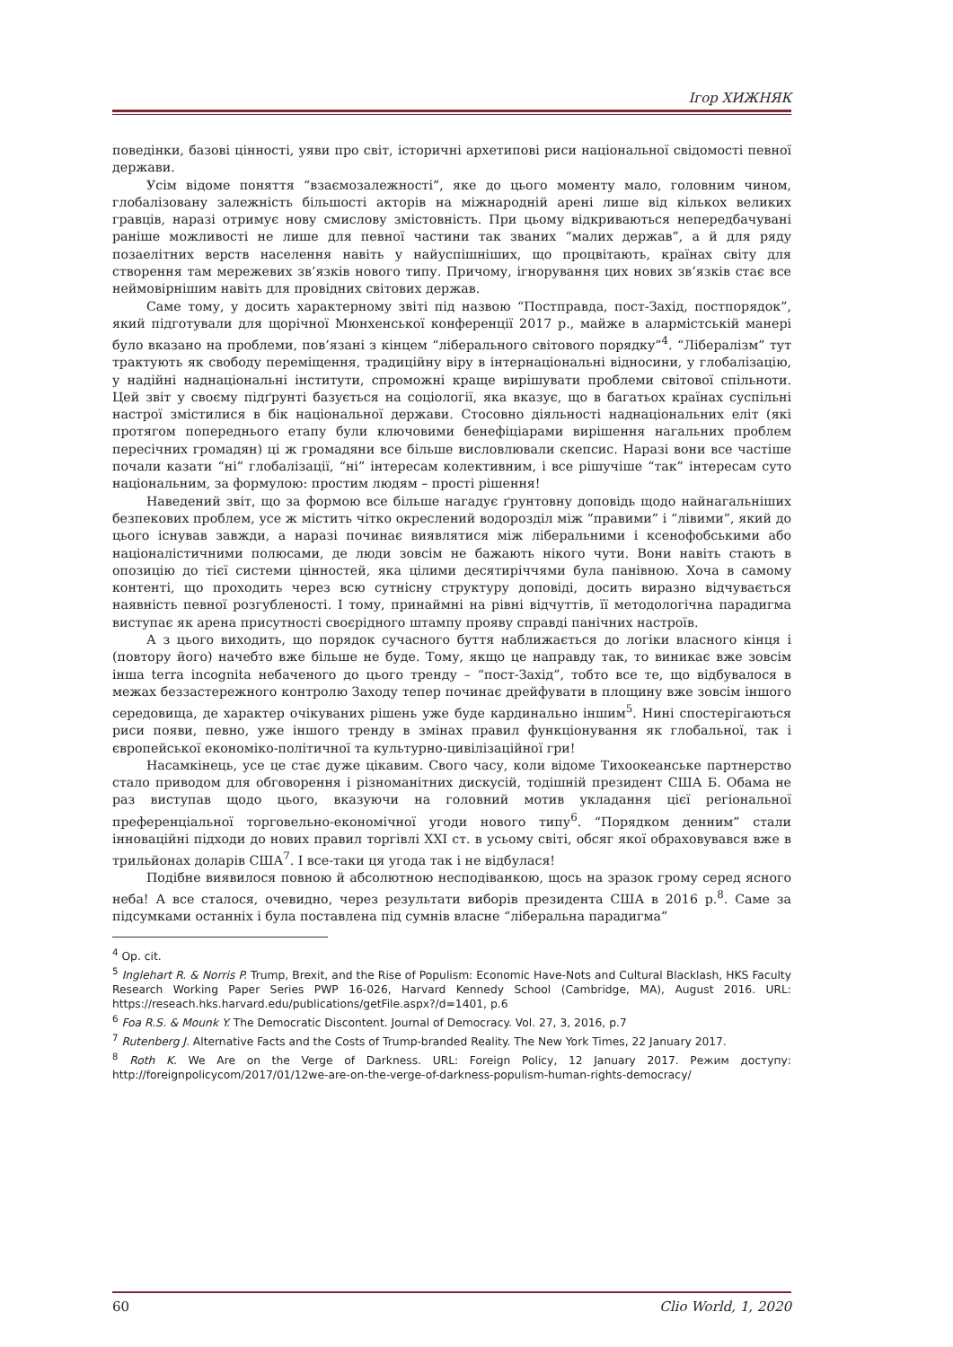Ігор ХИЖНЯК
поведінки, базові цінності, уяви про світ, історичні архетипові риси національної свідомості певної держави.
Усім відоме поняття “взаємозалежності”, яке до цього моменту мало, головним чином, глобалізовану залежність більшості акторів на міжнародній арені лише від кількох великих гравців, наразі отримує нову смислову змістовність. При цьому відкриваються непередбачувані раніше можливості не лише для певної частини так званих “малих держав”, а й для ряду позаелітних верств населення навіть у найуспішніших, що процвітають, країнах світу для створення там мережевих зв’язків нового типу. Причому, ігнорування цих нових зв’язків стає все неймовірнішим навіть для провідних світових держав.
Саме тому, у досить характерному звіті під назвою “Постправда, пост-Захід, постпорядок”, який підготували для щорічної Мюнхенської конференції 2017 р., майже в алармістській манері було вказано на проблеми, пов’язані з кінцем “ліберального світового порядку”<sup>4</sup>. “Лібералізм” тут трактують як свободу переміщення, традиційну віру в інтернаціональні відносини, у глобалізацію, у надійні наднаціональні інститути, спроможні краще вирішувати проблеми світової спільноти. Цей звіт у своєму підґрунті базується на соціології, яка вказує, що в багатьох країнах суспільні настрої змістилися в бік національної держави. Стосовно діяльності наднаціональних еліт (які протягом попереднього етапу були ключовими бенефіціарами вирішення нагальних проблем пересічних громадян) ці ж громадяни все більше висловлювали скепсис. Наразі вони все частіше почали казати “ні” глобалізації, “ні” інтересам колективним, і все рішучіше “так” інтересам суто національним, за формулою: простим людям – прості рішення!
Наведений звіт, що за формою все більше нагадує ґрунтовну доповідь щодо найнагальніших безпекових проблем, усе ж містить чітко окреслений водорозділ між “правими” і “лівими”, який до цього існував завжди, а наразі починає виявлятися між ліберальними і ксенофобськими або націоналістичними полюсами, де люди зовсім не бажають нікого чути. Вони навіть стають в опозицію до тієї системи цінностей, яка цілими десятиріччями була панівною. Хоча в самому контенті, що проходить через всю сутнісну структуру доповіді, досить виразно відчувається наявність певної розгубленості. І тому, принаймні на рівні відчуттів, її методологічна парадигма виступає як арена присутності своєрідного штампу прояву справді панічних настроїв.
А з цього виходить, що порядок сучасного буття наближається до логіки власного кінця і (повтору його) начебто вже більше не буде. Тому, якщо це направду так, то виникає вже зовсім інша terra incognita небаченого до цього тренду – “пост-Захід”, тобто все те, що відбувалося в межах беззастережного контролю Заходу тепер починає дрейфувати в площину вже зовсім іншого середовища, де характер очікуваних рішень уже буде кардинально іншим<sup>5</sup>. Нині спостерігаються риси появи, певно, уже іншого тренду в змінах правил функціонування як глобальної, так і європейської економіко-політичної та культурно-цивілізаційної гри!
Насамкінець, усе це стає дуже цікавим. Свого часу, коли відоме Тихоокеанське партнерство стало приводом для обговорення і різноманітних дискусій, тодішній президент США Б. Обама не раз виступав щодо цього, вказуючи на головний мотив укладання цієї регіональної преференціальної торговельно-економічної угоди нового типу<sup>6</sup>. “Порядком денним” стали інноваційні підходи до нових правил торгівлі XXI ст. в усьому світі, обсяг якої обраховувався вже в трильйонах доларів США<sup>7</sup>. І все-таки ця угода так і не відбулася!
Подібне виявилося повною й абсолютною несподіванкою, щось на зразок грому серед ясного неба! А все сталося, очевидно, через результати виборів президента США в 2016 р.<sup>8</sup>. Саме за підсумками останніх і була поставлена під сумнів власне “ліберальна парадигма”
<sup>4</sup> Op. cit.
<sup>5</sup> Inglehart R. & Norris P. Trump, Brexit, and the Rise of Populism: Economic Have-Nots and Cultural Blacklash, HKS Faculty Research Working Paper Series PWP 16-026, Harvard Kennedy School (Cambridge, MA), August 2016. URL: https://reseach.hks.harvard.edu/publications/getFile.aspx?/d=1401, p.6
<sup>6</sup> Foa R.S. & Mounk Y. The Democratic Discontent. Journal of Democracy. Vol. 27, 3, 2016, p.7
<sup>7</sup> Rutenberg J. Alternative Facts and the Costs of Trump-branded Reality. The New York Times, 22 January 2017.
<sup>8</sup> Roth K. We Are on the Verge of Darkness. URL: Foreign Policy, 12 January 2017. Режим доступу: http://foreignpolicycom/2017/01/12we-are-on-the-verge-of-darkness-populism-human-rights-democracy/
60 Clio World, 1, 2020